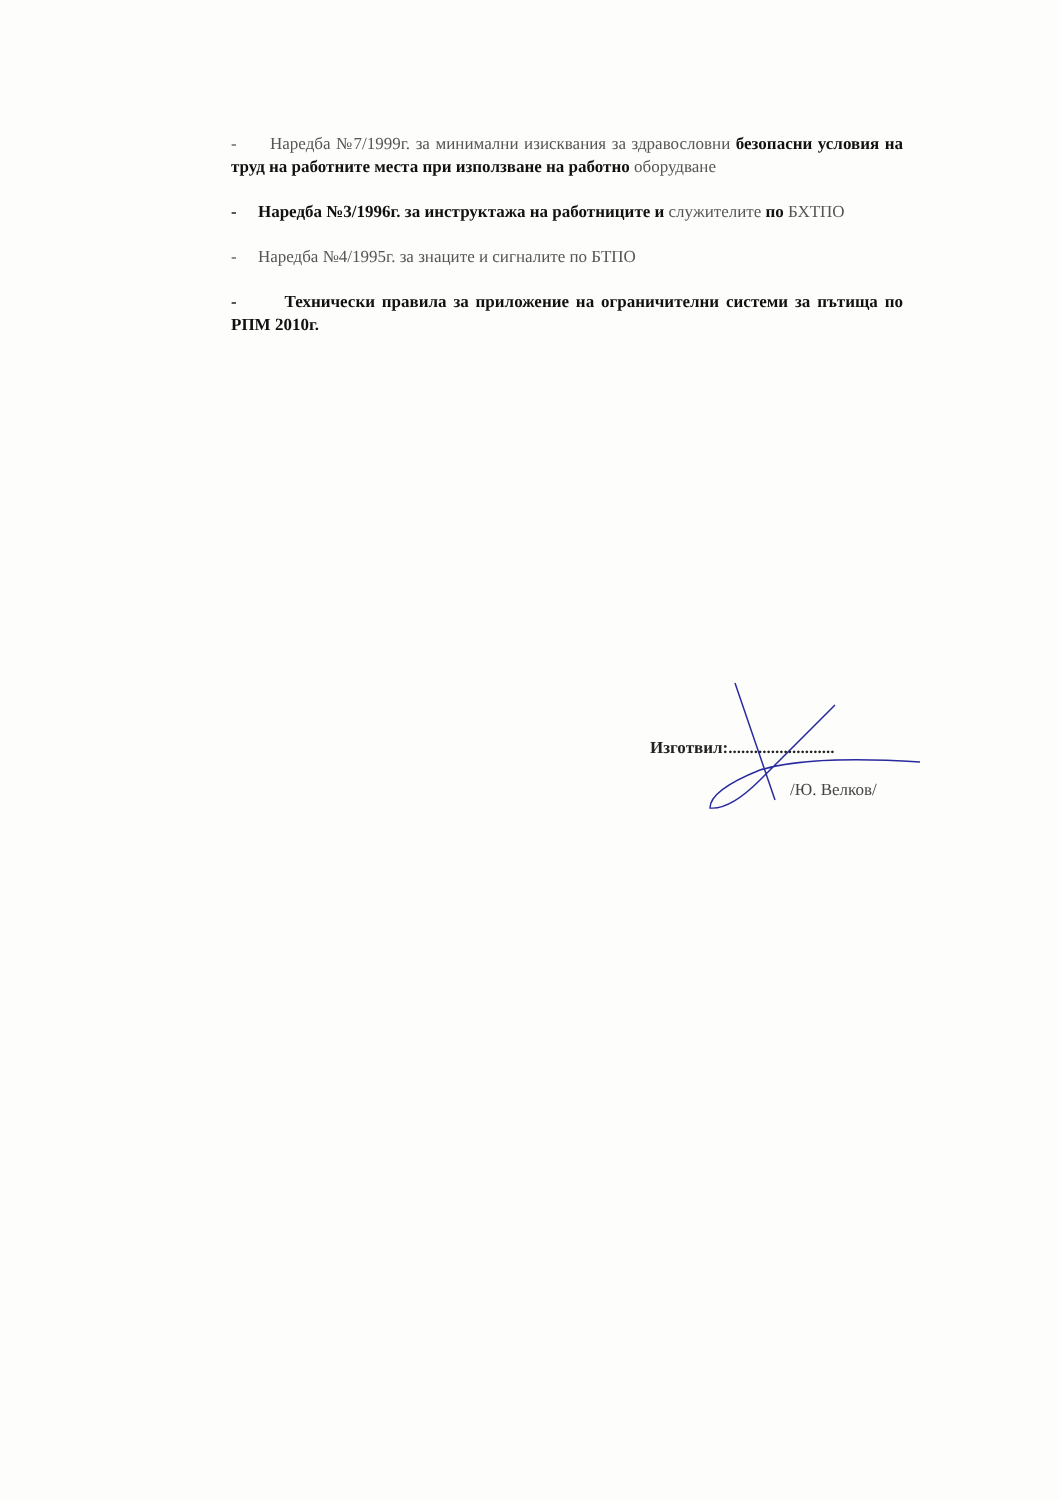- Наредба №7/1999г. за минимални изисквания за здравословни безопасни условия на труд на работните места при използване на работно оборудване
- Наредба №3/1996г. за инструктажа на работниците и служителите по БХТПО
- Наредба №4/1995г. за знаците и сигналите по БТПО
- Технически правила за приложение на ограничителни системи за пътища по РПМ 2010г.
Изготвил:.........................
/Ю. Велков/